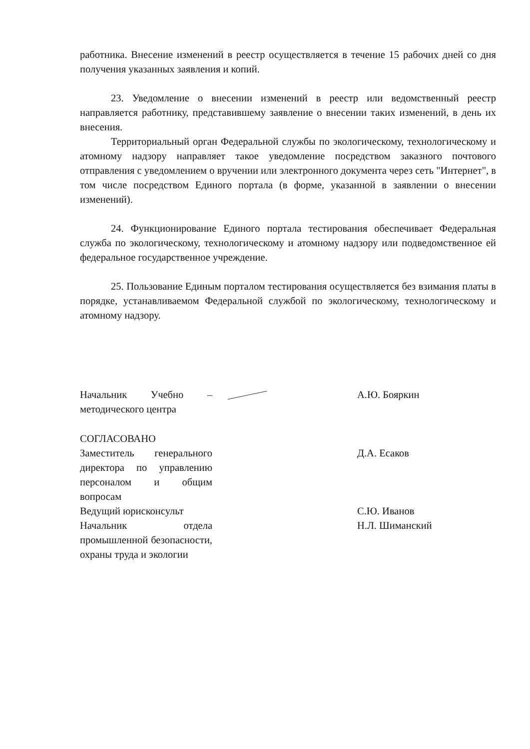работника. Внесение изменений в реестр осуществляется в течение 15 рабочих дней со дня получения указанных заявления и копий.
23. Уведомление о внесении изменений в реестр или ведомственный реестр направляется работнику, представившему заявление о внесении таких изменений, в день их внесения.
Территориальный орган Федеральной службы по экологическому, технологическому и атомному надзору направляет такое уведомление посредством заказного почтового отправления с уведомлением о вручении или электронного документа через сеть "Интернет", в том числе посредством Единого портала (в форме, указанной в заявлении о внесении изменений).
24. Функционирование Единого портала тестирования обеспечивает Федеральная служба по экологическому, технологическому и атомному надзору или подведомственное ей федеральное государственное учреждение.
25. Пользование Единым порталом тестирования осуществляется без взимания платы в порядке, устанавливаемом Федеральной службой по экологическому, технологическому и атомному надзору.
Начальник Учебно – методического центра
А.Ю. Бояркин
СОГЛАСОВАНО
Заместитель генерального директора по управлению персоналом и общим вопросам
Д.А. Есаков
Ведущий юрисконсульт
Начальник отдела промышленной безопасности, охраны труда и экологии
С.Ю. Иванов
Н.Л. Шиманский